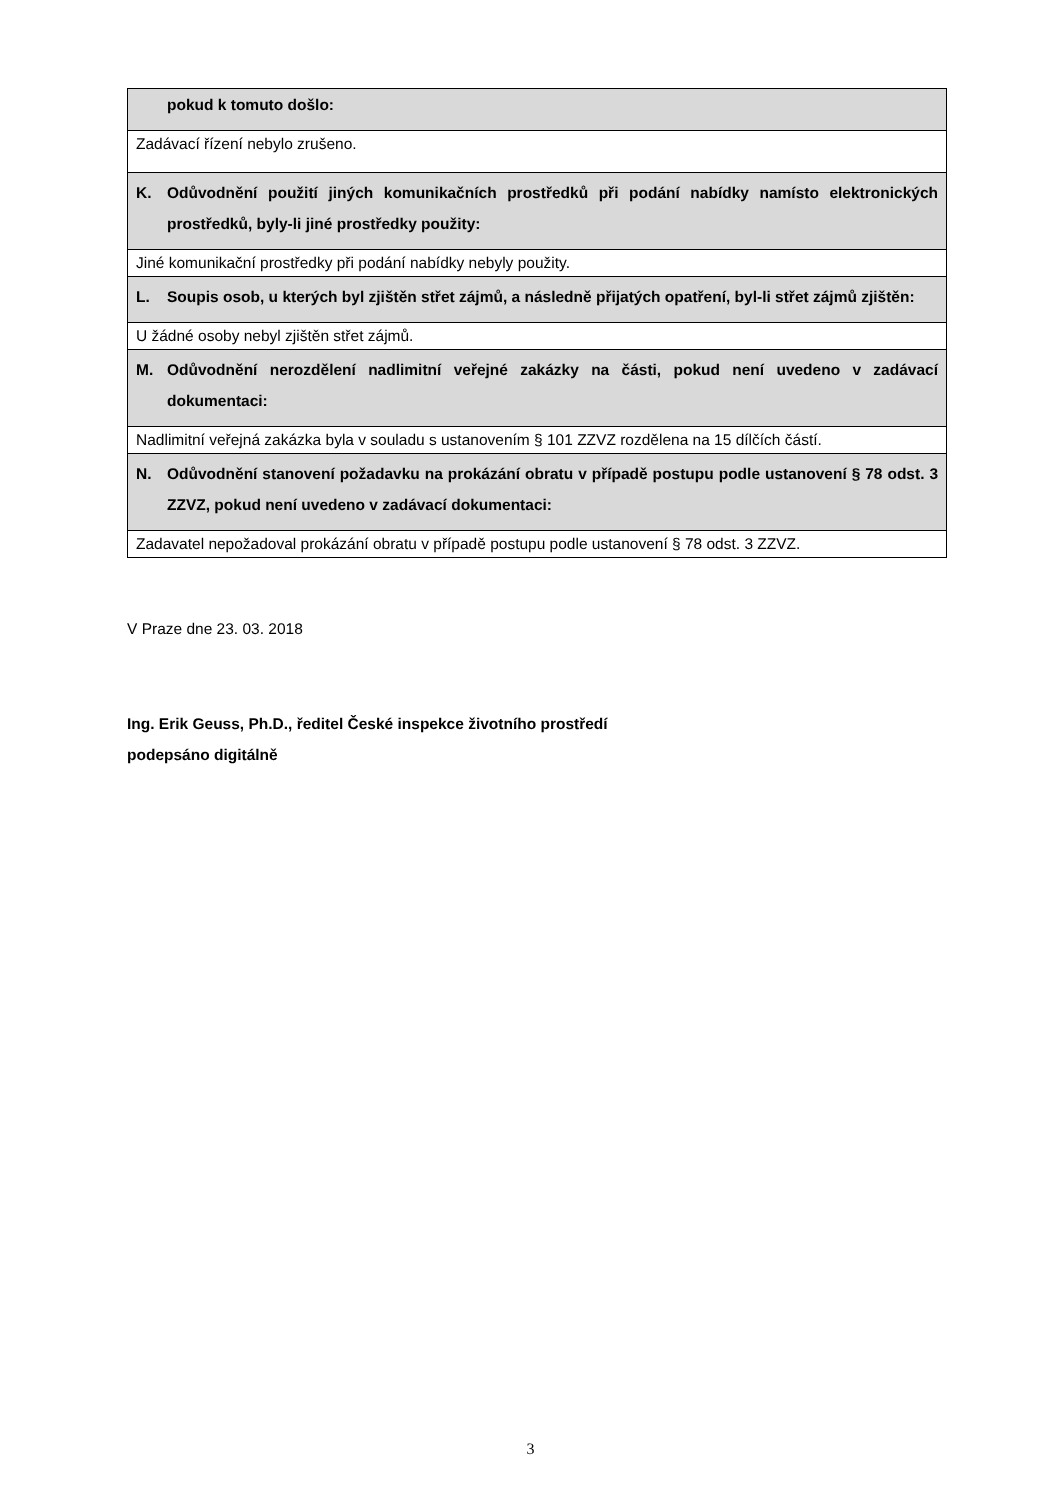| pokud k tomuto došlo: |
| Zadávací řízení nebylo zrušeno. |
| K. Odůvodnění použití jiných komunikačních prostředků při podání nabídky namísto elektronických prostředků, byly-li jiné prostředky použity: |
| Jiné komunikační prostředky při podání nabídky nebyly použity. |
| L. Soupis osob, u kterých byl zjištěn střet zájmů, a následně přijatých opatření, byl-li střet zájmů zjištěn: |
| U žádné osoby nebyl zjištěn střet zájmů. |
| M. Odůvodnění nerozdělení nadlimitní veřejné zakázky na části, pokud není uvedeno v zadávací dokumentaci: |
| Nadlimitní veřejná zakázka byla v souladu s ustanovením § 101 ZZVZ rozdělena na 15 dílčích částí. |
| N. Odůvodnění stanovení požadavku na prokázání obratu v případě postupu podle ustanovení § 78 odst. 3 ZZVZ, pokud není uvedeno v zadávací dokumentaci: |
| Zadavatel nepožadoval prokázání obratu v případě postupu podle ustanovení § 78 odst. 3 ZZVZ. |
V Praze dne 23. 03. 2018
Ing. Erik Geuss, Ph.D., ředitel České inspekce životního prostředí
podepsáno digitálně
3